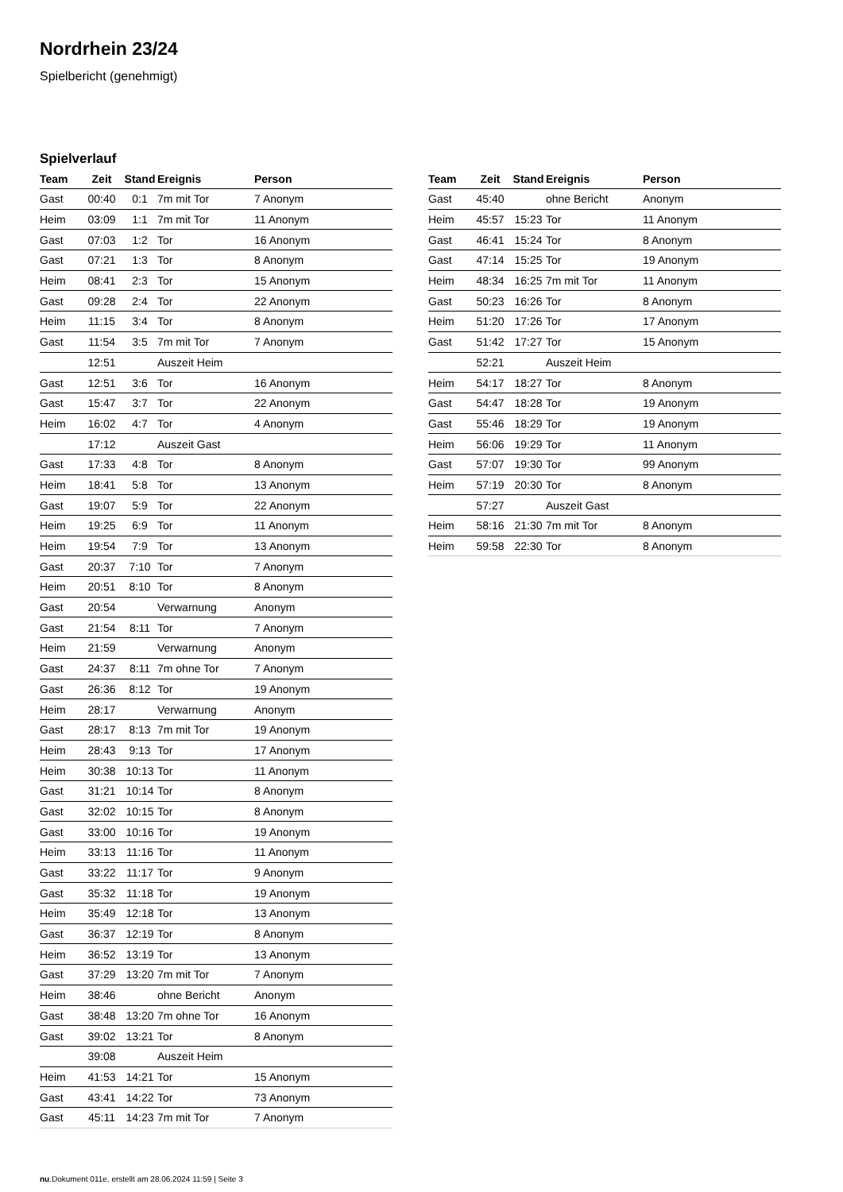Nordrhein 23/24
Spielbericht (genehmigt)
Spielverlauf
| Team | Zeit | Stand | Ereignis | Person |
| --- | --- | --- | --- | --- |
| Gast | 00:40 | 0:1 | 7m mit Tor | 7 Anonym |
| Heim | 03:09 | 1:1 | 7m mit Tor | 11 Anonym |
| Gast | 07:03 | 1:2 | Tor | 16 Anonym |
| Gast | 07:21 | 1:3 | Tor | 8 Anonym |
| Heim | 08:41 | 2:3 | Tor | 15 Anonym |
| Gast | 09:28 | 2:4 | Tor | 22 Anonym |
| Heim | 11:15 | 3:4 | Tor | 8 Anonym |
| Gast | 11:54 | 3:5 | 7m mit Tor | 7 Anonym |
| | 12:51 | | Auszeit Heim | |
| Gast | 12:51 | 3:6 | Tor | 16 Anonym |
| Gast | 15:47 | 3:7 | Tor | 22 Anonym |
| Heim | 16:02 | 4:7 | Tor | 4 Anonym |
| | 17:12 | | Auszeit Gast | |
| Gast | 17:33 | 4:8 | Tor | 8 Anonym |
| Heim | 18:41 | 5:8 | Tor | 13 Anonym |
| Gast | 19:07 | 5:9 | Tor | 22 Anonym |
| Heim | 19:25 | 6:9 | Tor | 11 Anonym |
| Heim | 19:54 | 7:9 | Tor | 13 Anonym |
| Gast | 20:37 | 7:10 | Tor | 7 Anonym |
| Heim | 20:51 | 8:10 | Tor | 8 Anonym |
| Gast | 20:54 | | Verwarnung | Anonym |
| Gast | 21:54 | 8:11 | Tor | 7 Anonym |
| Heim | 21:59 | | Verwarnung | Anonym |
| Gast | 24:37 | 8:11 | 7m ohne Tor | 7 Anonym |
| Gast | 26:36 | 8:12 | Tor | 19 Anonym |
| Heim | 28:17 | | Verwarnung | Anonym |
| Gast | 28:17 | 8:13 | 7m mit Tor | 19 Anonym |
| Heim | 28:43 | 9:13 | Tor | 17 Anonym |
| Heim | 30:38 | 10:13 | Tor | 11 Anonym |
| Gast | 31:21 | 10:14 | Tor | 8 Anonym |
| Gast | 32:02 | 10:15 | Tor | 8 Anonym |
| Gast | 33:00 | 10:16 | Tor | 19 Anonym |
| Heim | 33:13 | 11:16 | Tor | 11 Anonym |
| Gast | 33:22 | 11:17 | Tor | 9 Anonym |
| Gast | 35:32 | 11:18 | Tor | 19 Anonym |
| Heim | 35:49 | 12:18 | Tor | 13 Anonym |
| Gast | 36:37 | 12:19 | Tor | 8 Anonym |
| Heim | 36:52 | 13:19 | Tor | 13 Anonym |
| Gast | 37:29 | 13:20 | 7m mit Tor | 7 Anonym |
| Heim | 38:46 | | ohne Bericht | Anonym |
| Gast | 38:48 | 13:20 | 7m ohne Tor | 16 Anonym |
| Gast | 39:02 | 13:21 | Tor | 8 Anonym |
| | 39:08 | | Auszeit Heim | |
| Heim | 41:53 | 14:21 | Tor | 15 Anonym |
| Gast | 43:41 | 14:22 | Tor | 73 Anonym |
| Gast | 45:11 | 14:23 | 7m mit Tor | 7 Anonym |
| Team | Zeit | Stand | Ereignis | Person |
| --- | --- | --- | --- | --- |
| Gast | 45:40 | | ohne Bericht | Anonym |
| Heim | 45:57 | 15:23 | Tor | 11 Anonym |
| Gast | 46:41 | 15:24 | Tor | 8 Anonym |
| Gast | 47:14 | 15:25 | Tor | 19 Anonym |
| Heim | 48:34 | 16:25 | 7m mit Tor | 11 Anonym |
| Gast | 50:23 | 16:26 | Tor | 8 Anonym |
| Heim | 51:20 | 17:26 | Tor | 17 Anonym |
| Gast | 51:42 | 17:27 | Tor | 15 Anonym |
| | 52:21 | | Auszeit Heim | |
| Heim | 54:17 | 18:27 | Tor | 8 Anonym |
| Gast | 54:47 | 18:28 | Tor | 19 Anonym |
| Gast | 55:46 | 18:29 | Tor | 19 Anonym |
| Heim | 56:06 | 19:29 | Tor | 11 Anonym |
| Gast | 57:07 | 19:30 | Tor | 99 Anonym |
| Heim | 57:19 | 20:30 | Tor | 8 Anonym |
| | 57:27 | | Auszeit Gast | |
| Heim | 58:16 | 21:30 | 7m mit Tor | 8 Anonym |
| Heim | 59:58 | 22:30 | Tor | 8 Anonym |
nu.Dokument 011e, erstellt am 28.06.2024 11:59 | Seite 3